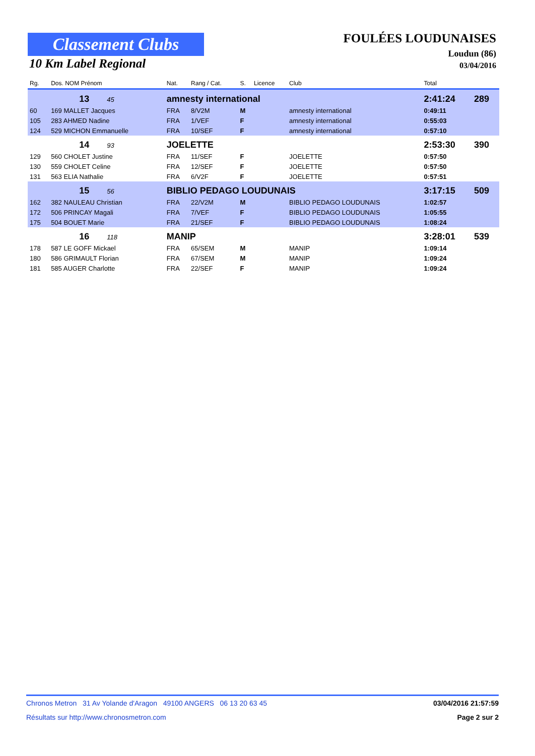Classement Clubs
10 Km Label Regional
FOULÉES LOUDUNAISES
Loudun (86)
03/04/2016
| Rg. | Dos. NOM Prénom | Nat. | Rang / Cat. | S. | Licence | Club | Total | |
| --- | --- | --- | --- | --- | --- | --- | --- | --- |
| | 13 45 | amnesty international | | | | | 2:41:24 | 289 |
| 60 | 169 MALLET Jacques | FRA | 8/V2M | M | | amnesty international | 0:49:11 | |
| 105 | 283 AHMED Nadine | FRA | 1/VEF | F | | amnesty international | 0:55:03 | |
| 124 | 529 MICHON Emmanuelle | FRA | 10/SEF | F | | amnesty international | 0:57:10 | |
| | 14 93 | JOELETTE | | | | | 2:53:30 | 390 |
| 129 | 560 CHOLET Justine | FRA | 11/SEF | F | | JOELETTE | 0:57:50 | |
| 130 | 559 CHOLET Celine | FRA | 12/SEF | F | | JOELETTE | 0:57:50 | |
| 131 | 563 ELIA Nathalie | FRA | 6/V2F | F | | JOELETTE | 0:57:51 | |
| | 15 56 | BIBLIO PEDAGO LOUDUNAIS | | | | | 3:17:15 | 509 |
| 162 | 382 NAULEAU Christian | FRA | 22/V2M | M | | BIBLIO PEDAGO LOUDUNAIS | 1:02:57 | |
| 172 | 506 PRINCAY Magali | FRA | 7/VEF | F | | BIBLIO PEDAGO LOUDUNAIS | 1:05:55 | |
| 175 | 504 BOUET Marie | FRA | 21/SEF | F | | BIBLIO PEDAGO LOUDUNAIS | 1:08:24 | |
| | 16 118 | MANIP | | | | | 3:28:01 | 539 |
| 178 | 587 LE GOFF Mickael | FRA | 65/SEM | M | | MANIP | 1:09:14 | |
| 180 | 586 GRIMAULT Florian | FRA | 67/SEM | M | | MANIP | 1:09:24 | |
| 181 | 585 AUGER Charlotte | FRA | 22/SEF | F | | MANIP | 1:09:24 | |
Chronos Metron 31 Av Yolande d'Aragon 49100 ANGERS 06 13 20 63 45 03/04/2016 21:57:59
Résultats sur http://www.chronosmetron.com Page 2 sur 2